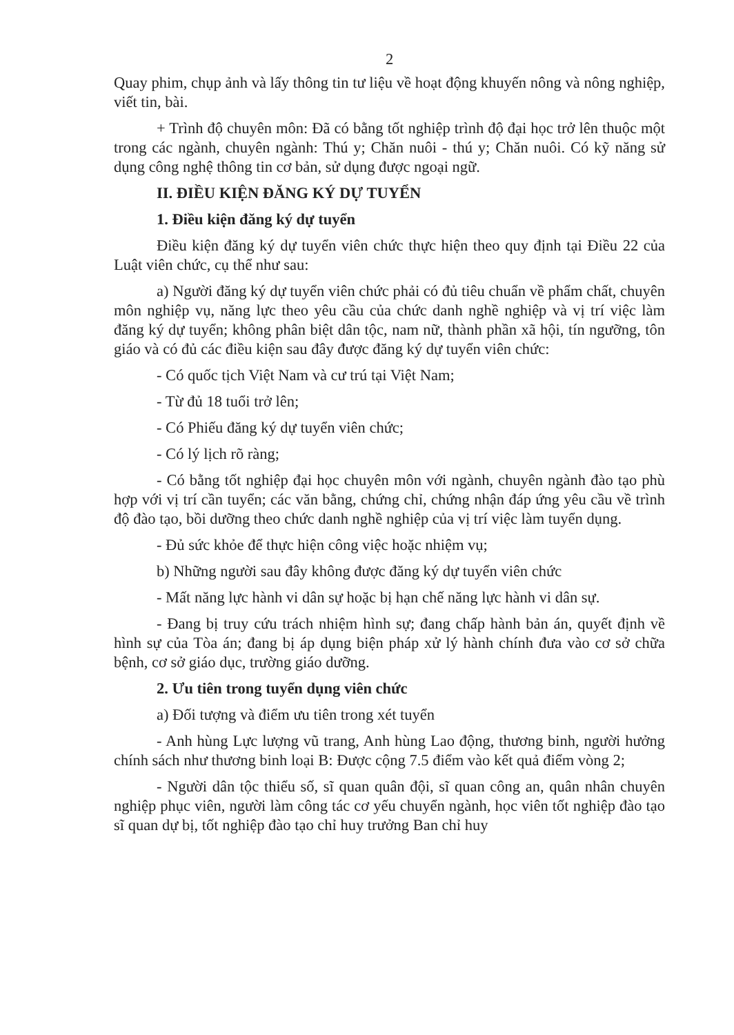2
Quay phim, chụp ảnh và lấy thông tin tư liệu về hoạt động khuyến nông và nông nghiệp, viết tin, bài.
+ Trình độ chuyên môn: Đã có bằng tốt nghiệp trình độ đại học trở lên thuộc một trong các ngành, chuyên ngành: Thú y; Chăn nuôi - thú y; Chăn nuôi. Có kỹ năng sử dụng công nghệ thông tin cơ bản, sử dụng được ngoại ngữ.
II. ĐIỀU KIỆN ĐĂNG KÝ DỰ TUYỂN
1. Điều kiện đăng ký dự tuyển
Điều kiện đăng ký dự tuyển viên chức thực hiện theo quy định tại Điều 22 của Luật viên chức, cụ thể như sau:
a) Người đăng ký dự tuyển viên chức phải có đủ tiêu chuẩn về phẩm chất, chuyên môn nghiệp vụ, năng lực theo yêu cầu của chức danh nghề nghiệp và vị trí việc làm đăng ký dự tuyển; không phân biệt dân tộc, nam nữ, thành phần xã hội, tín ngưỡng, tôn giáo và có đủ các điều kiện sau đây được đăng ký dự tuyển viên chức:
- Có quốc tịch Việt Nam và cư trú tại Việt Nam;
- Từ đủ 18 tuổi trở lên;
- Có Phiếu đăng ký dự tuyển viên chức;
- Có lý lịch rõ ràng;
- Có bằng tốt nghiệp đại học chuyên môn với ngành, chuyên ngành đào tạo phù hợp với vị trí cần tuyển; các văn bằng, chứng chỉ, chứng nhận đáp ứng yêu cầu về trình độ đào tạo, bồi dưỡng theo chức danh nghề nghiệp của vị trí việc làm tuyển dụng.
- Đủ sức khỏe để thực hiện công việc hoặc nhiệm vụ;
b) Những người sau đây không được đăng ký dự tuyển viên chức
- Mất năng lực hành vi dân sự hoặc bị hạn chế năng lực hành vi dân sự.
- Đang bị truy cứu trách nhiệm hình sự; đang chấp hành bản án, quyết định về hình sự của Tòa án; đang bị áp dụng biện pháp xử lý hành chính đưa vào cơ sở chữa bệnh, cơ sở giáo dục, trường giáo dưỡng.
2. Ưu tiên trong tuyển dụng viên chức
a) Đối tượng và điểm ưu tiên trong xét tuyển
- Anh hùng Lực lượng vũ trang, Anh hùng Lao động, thương binh, người hưởng chính sách như thương binh loại B: Được cộng 7.5 điểm vào kết quả điểm vòng 2;
- Người dân tộc thiểu số, sĩ quan quân đội, sĩ quan công an, quân nhân chuyên nghiệp phục viên, người làm công tác cơ yếu chuyển ngành, học viên tốt nghiệp đào tạo sĩ quan dự bị, tốt nghiệp đào tạo chỉ huy trưởng Ban chỉ huy